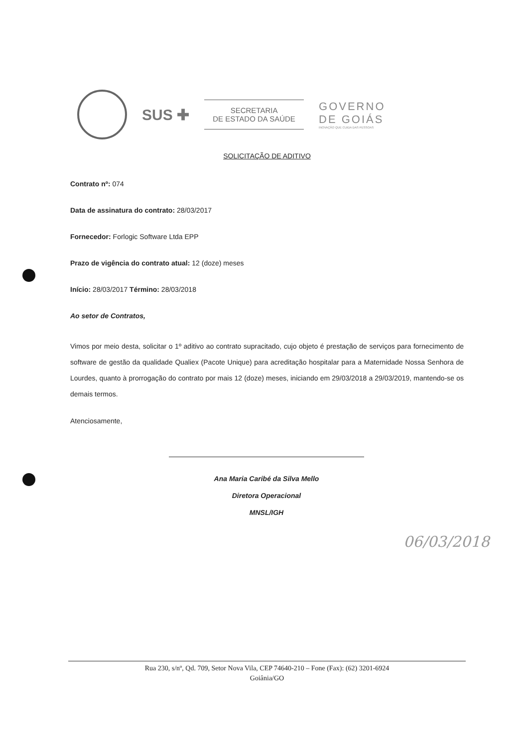SUS ✚
SECRETARIA
DE ESTADO DA SAÚDE
GOVERNO
DE GOIÁS
INOVAÇÃO QUE CUIDA DAS PESSOAS
SOLICITAÇÃO DE ADITIVO
Contrato nº: 074
Data de assinatura do contrato: 28/03/2017
Fornecedor: Forlogic Software Ltda EPP
Prazo de vigência do contrato atual: 12 (doze) meses
Início: 28/03/2017 Término: 28/03/2018
Ao setor de Contratos,
Vimos por meio desta, solicitar o 1º aditivo ao contrato supracitado, cujo objeto é prestação de serviços para fornecimento de software de gestão da qualidade Qualiex (Pacote Unique) para acreditação hospitalar para a Maternidade Nossa Senhora de Lourdes, quanto à prorrogação do contrato por mais 12 (doze) meses, iniciando em 29/03/2018 a 29/03/2019, mantendo-se os demais termos.
Atenciosamente,
Ana Maria Caribé da Silva Mello
Diretora Operacional
MNSL/IGH
06/03/2018
Rua 230, s/nº, Qd. 709, Setor Nova Vila, CEP 74640-210 – Fone (Fax): (62) 3201-6924
Goiânia/GO